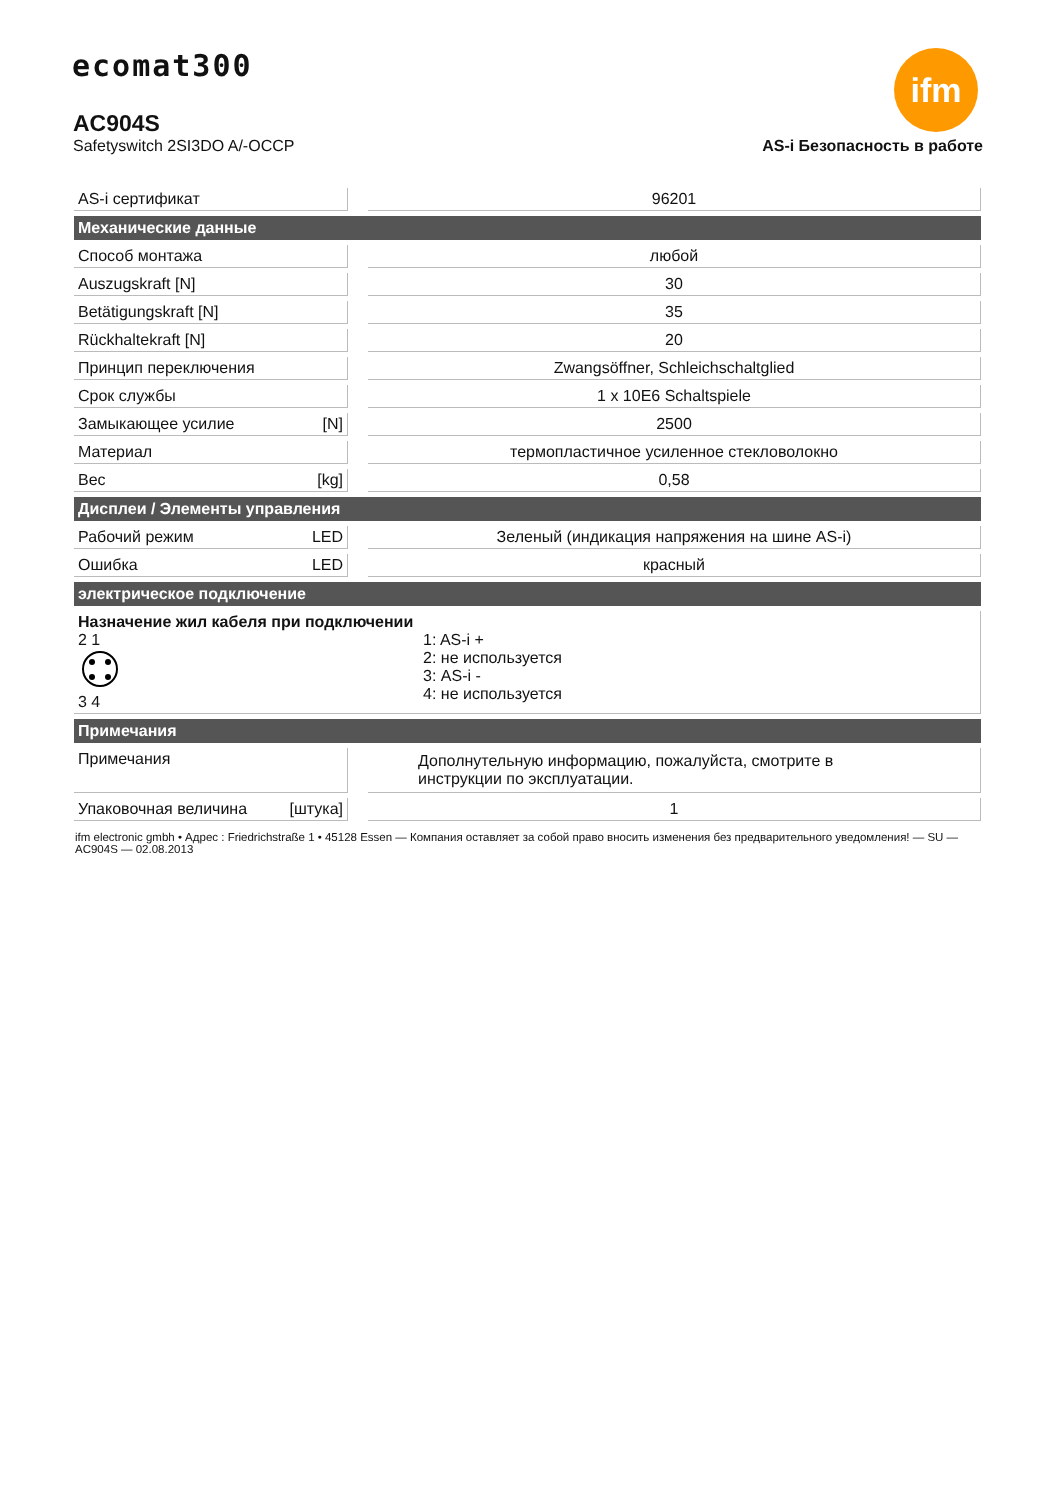ecomat300 ifm
AC904S
Safetyswitch 2SI3DO A/-OCCP AS-i Безопасность в работе
| AS-i сертификат | | 96201 |
| Механические данные | | |
| Способ монтажа | | любой |
| Auszugskraft [N] | | 30 |
| Betätigungskraft [N] | | 35 |
| Rückhaltekraft [N] | | 20 |
| Принцип переключения | | Zwangsöffner, Schleichschaltglied |
| Срок службы | | 1 x 10E6 Schaltspiele |
| Замыкающее усилие [N] | | 2500 |
| Материал | | термопластичное усиленное стекловолокно |
| Вес [kg] | | 0,58 |
| Дисплеи / Элементы управления | | |
| Рабочий режим LED | | Зеленый (индикация напряжения на шине AS-i) |
| Ошибка LED | | красный |
| электрическое подключение | | |
| Назначение жил кабеля при подключении 2 1 3 4 1: AS-i + 2: не используется 3: AS-i - 4: не используется | | |
| Примечания | | |
| Примечания | | Дополнутельную информацию, пожалуйста, смотрите в инструкции по эксплуатации. |
| Упаковочная величина [штука] | | 1 |
ifm electronic gmbh • Адрес : Friedrichstraße 1 • 45128 Essen — Компания оставляет за собой право вносить изменения без предварительного уведомления! — SU — AC904S — 02.08.2013